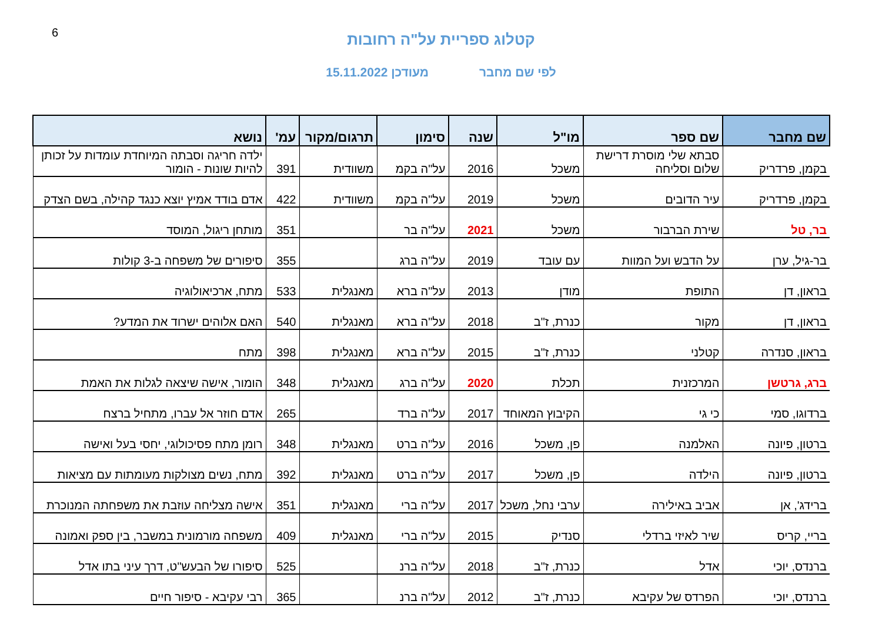6
קטלוג ספריית על"ה רחובות
לפי שם מחבר מעודכן 15.11.2022
| שם מחבר | שם ספר | מו"ל | שנה | סימון | תרגום/מקור | עמ' | נושא |
| --- | --- | --- | --- | --- | --- | --- | --- |
| בקמן, פרדריק | סבתא שלי מוסרת דרישת שלום וסליחה | משכל | 2016 | על"ה בקמ | משוודית | 391 | ילדה חריגה וסבתה המיוחדת עומדות על זכותן להיות שונות - הומור |
| בקמן, פרדריק | עיר הדובים | משכל | 2019 | על"ה בקמ | משוודית | 422 | אדם בודד אמיץ יוצא כנגד קהילה, בשם הצדק |
| בר, טל | שירת הברבור | משכל | 2021 | על"ה בר | | 351 | מותחן ריגול, המוסד |
| בר-גיל, ערן | על הדבש ועל המוות | עם עובד | 2019 | על"ה ברג | | 355 | סיפורים של משפחה ב-3 קולות |
| בראון, דן | התופת | מודן | 2013 | על"ה ברא | מאנגלית | 533 | מתח, ארכיאולוגיה |
| בראון, דן | מקור | כנרת, ז"ב | 2018 | על"ה ברא | מאנגלית | 540 | האם אלוהים ישרוד את המדע? |
| בראון, סנדרה | קטלני | כנרת, ז"ב | 2015 | על"ה ברא | מאנגלית | 398 | מתח |
| ברג, גרטשן | המרכזנית | תכלת | 2020 | על"ה ברג | מאנגלית | 348 | הומור, אישה שיצאה לגלות את האמת |
| ברדוגו, סמי | כי גי | הקיבוץ המאוחד | 2017 | על"ה ברד | | 265 | אדם חוזר אל עברו, מתחיל ברצח |
| ברטון, פיונה | האלמנה | פן, משכל | 2016 | על"ה ברט | מאנגלית | 348 | רומן מתח פסיכולוגי, יחסי בעל ואישה |
| ברטון, פיונה | הילדה | פן, משכל | 2017 | על"ה ברט | מאנגלית | 392 | מתח, נשים מצולקות מעומתות עם מציאות |
| ברידג', אן | אביב באילירה | ערבי נחל, משכל | 2017 | על"ה ברי | מאנגלית | 351 | אישה מצליחה עוזבת את משפחתה המנוכרת |
| בריי, קריס | שיר לאיזי ברדלי | סנדיק | 2015 | על"ה ברי | מאנגלית | 409 | משפחה מורמונית במשבר, בין ספק ואמונה |
| ברנדס, יוכי | אדל | כנרת, ז"ב | 2018 | על"ה ברנ | | 525 | סיפורו של הבעש"ט, דרך עיני בתו אדל |
| ברנדס, יוכי | הפרדס של עקיבא | כנרת, ז"ב | 2012 | על"ה ברנ | | 365 | רבי עקיבא - סיפור חיים |